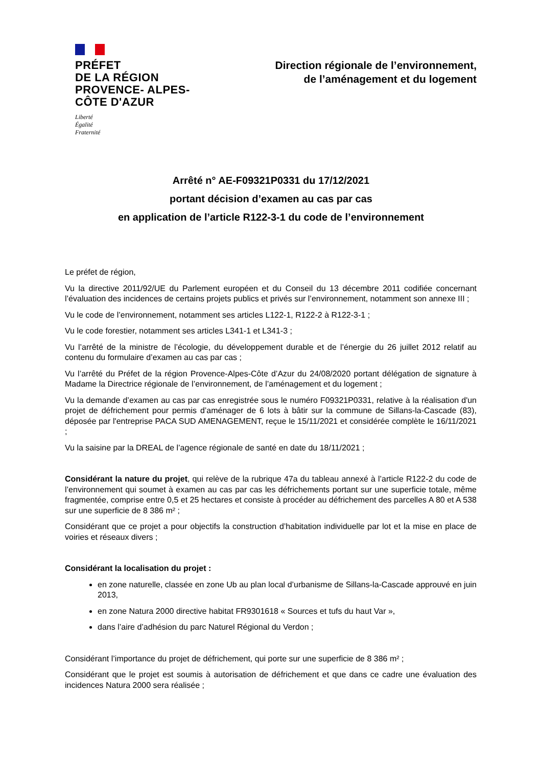PRÉFET
DE LA RÉGION
PROVENCE- ALPES-
CÔTE D'AZUR
Liberté
Égalité
Fraternité
Direction régionale de l’environnement,
de l’aménagement et du logement
Arrêté n° AE-F09321P0331 du 17/12/2021
portant décision d’examen au cas par cas
en application de l’article R122-3-1 du code de l’environnement
Le préfet de région,
Vu la directive 2011/92/UE du Parlement européen et du Conseil du 13 décembre 2011 codifiée concernant l’évaluation des incidences de certains projets publics et privés sur l’environnement, notamment son annexe III ;
Vu le code de l’environnement, notamment ses articles L122-1, R122-2 à R122-3-1 ;
Vu le code forestier, notamment ses articles L341-1 et L341-3 ;
Vu l’arrêté de la ministre de l’écologie, du développement durable et de l’énergie du 26 juillet 2012 relatif au contenu du formulaire d’examen au cas par cas ;
Vu l’arrêté du Préfet de la région Provence-Alpes-Côte d’Azur du 24/08/2020 portant délégation de signature à Madame la Directrice régionale de l’environnement, de l’aménagement et du logement ;
Vu la demande d’examen au cas par cas enregistrée sous le numéro F09321P0331, relative à la réalisation d'un projet de défrichement pour permis d’aménager de 6 lots à bâtir sur la commune de Sillans-la-Cascade (83), déposée par l'entreprise PACA SUD AMENAGEMENT, reçue le 15/11/2021 et considérée complète le 16/11/2021 ;
Vu la saisine par la DREAL de l’agence régionale de santé en date du 18/11/2021 ;
Considérant la nature du projet, qui relève de la rubrique 47a du tableau annexé à l’article R122-2 du code de l’environnement qui soumet à examen au cas par cas les défrichements portant sur une superficie totale, même fragmentée, comprise entre 0,5 et 25 hectares et consiste à procéder au défrichement des parcelles A 80 et A 538 sur une superficie de 8 386 m² ;
Considérant que ce projet a pour objectifs la construction d’habitation individuelle par lot et la mise en place de voiries et réseaux divers ;
Considérant la localisation du projet :
en zone naturelle, classée en zone Ub au plan local d’urbanisme de Sillans-la-Cascade approuvé en juin 2013,
en zone Natura 2000 directive habitat FR9301618 « Sources et tufs du haut Var »,
dans l’aire d’adhésion du parc Naturel Régional du Verdon ;
Considérant l’importance du projet de défrichement, qui porte sur une superficie de 8 386 m² ;
Considérant que le projet est soumis à autorisation de défrichement et que dans ce cadre une évaluation des incidences Natura 2000 sera réalisée ;